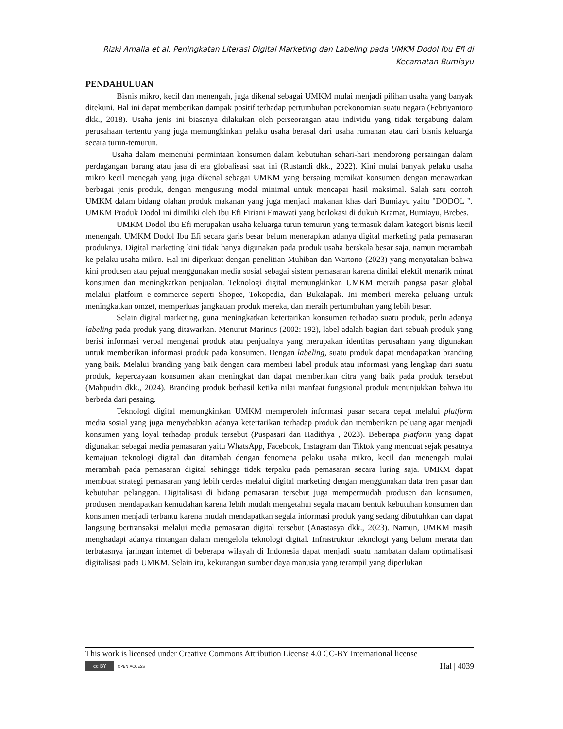Rizki Amalia et al, Peningkatan Literasi Digital Marketing dan Labeling pada UMKM Dodol Ibu Efi di Kecamatan Bumiayu
PENDAHULUAN
Bisnis mikro, kecil dan menengah, juga dikenal sebagai UMKM mulai menjadi pilihan usaha yang banyak ditekuni. Hal ini dapat memberikan dampak positif terhadap pertumbuhan perekonomian suatu negara (Febriyantoro dkk., 2018). Usaha jenis ini biasanya dilakukan oleh perseorangan atau individu yang tidak tergabung dalam perusahaan tertentu yang juga memungkinkan pelaku usaha berasal dari usaha rumahan atau dari bisnis keluarga secara turun-temurun.
Usaha dalam memenuhi permintaan konsumen dalam kebutuhan sehari-hari mendorong persaingan dalam perdagangan barang atau jasa di era globalisasi saat ini (Rustandi dkk., 2022). Kini mulai banyak pelaku usaha mikro kecil menegah yang juga dikenal sebagai UMKM yang bersaing memikat konsumen dengan menawarkan berbagai jenis produk, dengan mengusung modal minimal untuk mencapai hasil maksimal. Salah satu contoh UMKM dalam bidang olahan produk makanan yang juga menjadi makanan khas dari Bumiayu yaitu "DODOL ". UMKM Produk Dodol ini dimiliki oleh Ibu Efi Firiani Emawati yang berlokasi di dukuh Kramat, Bumiayu, Brebes.
UMKM Dodol Ibu Efi merupakan usaha keluarga turun temurun yang termasuk dalam kategori bisnis kecil menengah. UMKM Dodol Ibu Efi secara garis besar belum menerapkan adanya digital marketing pada pemasaran produknya. Digital marketing kini tidak hanya digunakan pada produk usaha berskala besar saja, namun merambah ke pelaku usaha mikro. Hal ini diperkuat dengan penelitian Muhiban dan Wartono (2023) yang menyatakan bahwa kini produsen atau pejual menggunakan media sosial sebagai sistem pemasaran karena dinilai efektif menarik minat konsumen dan meningkatkan penjualan. Teknologi digital memungkinkan UMKM meraih pangsa pasar global melalui platform e-commerce seperti Shopee, Tokopedia, dan Bukalapak. Ini memberi mereka peluang untuk meningkatkan omzet, memperluas jangkauan produk mereka, dan meraih pertumbuhan yang lebih besar.
Selain digital marketing, guna meningkatkan ketertarikan konsumen terhadap suatu produk, perlu adanya labeling pada produk yang ditawarkan. Menurut Marinus (2002: 192), label adalah bagian dari sebuah produk yang berisi informasi verbal mengenai produk atau penjualnya yang merupakan identitas perusahaan yang digunakan untuk memberikan informasi produk pada konsumen. Dengan labeling, suatu produk dapat mendapatkan branding yang baik. Melalui branding yang baik dengan cara memberi label produk atau informasi yang lengkap dari suatu produk, kepercayaan konsumen akan meningkat dan dapat memberikan citra yang baik pada produk tersebut (Mahpudin dkk., 2024). Branding produk berhasil ketika nilai manfaat fungsional produk menunjukkan bahwa itu berbeda dari pesaing.
Teknologi digital memungkinkan UMKM memperoleh informasi pasar secara cepat melalui platform media sosial yang juga menyebabkan adanya ketertarikan terhadap produk dan memberikan peluang agar menjadi konsumen yang loyal terhadap produk tersebut (Puspasari dan Hadithya , 2023). Beberapa platform yang dapat digunakan sebagai media pemasaran yaitu WhatsApp, Facebook, Instagram dan Tiktok yang mencuat sejak pesatnya kemajuan teknologi digital dan ditambah dengan fenomena pelaku usaha mikro, kecil dan menengah mulai merambah pada pemasaran digital sehingga tidak terpaku pada pemasaran secara luring saja. UMKM dapat membuat strategi pemasaran yang lebih cerdas melalui digital marketing dengan menggunakan data tren pasar dan kebutuhan pelanggan. Digitalisasi di bidang pemasaran tersebut juga mempermudah produsen dan konsumen, produsen mendapatkan kemudahan karena lebih mudah mengetahui segala macam bentuk kebutuhan konsumen dan konsumen menjadi terbantu karena mudah mendapatkan segala informasi produk yang sedang dibutuhkan dan dapat langsung bertransaksi melalui media pemasaran digital tersebut (Anastasya dkk., 2023). Namun, UMKM masih menghadapi adanya rintangan dalam mengelola teknologi digital. Infrastruktur teknologi yang belum merata dan terbatasnya jaringan internet di beberapa wilayah di Indonesia dapat menjadi suatu hambatan dalam optimalisasi digitalisasi pada UMKM. Selain itu, kekurangan sumber daya manusia yang terampil yang diperlukan
This work is licensed under Creative Commons Attribution License 4.0 CC-BY International license
cc BY OPEN ACCESS
Hal | 4039